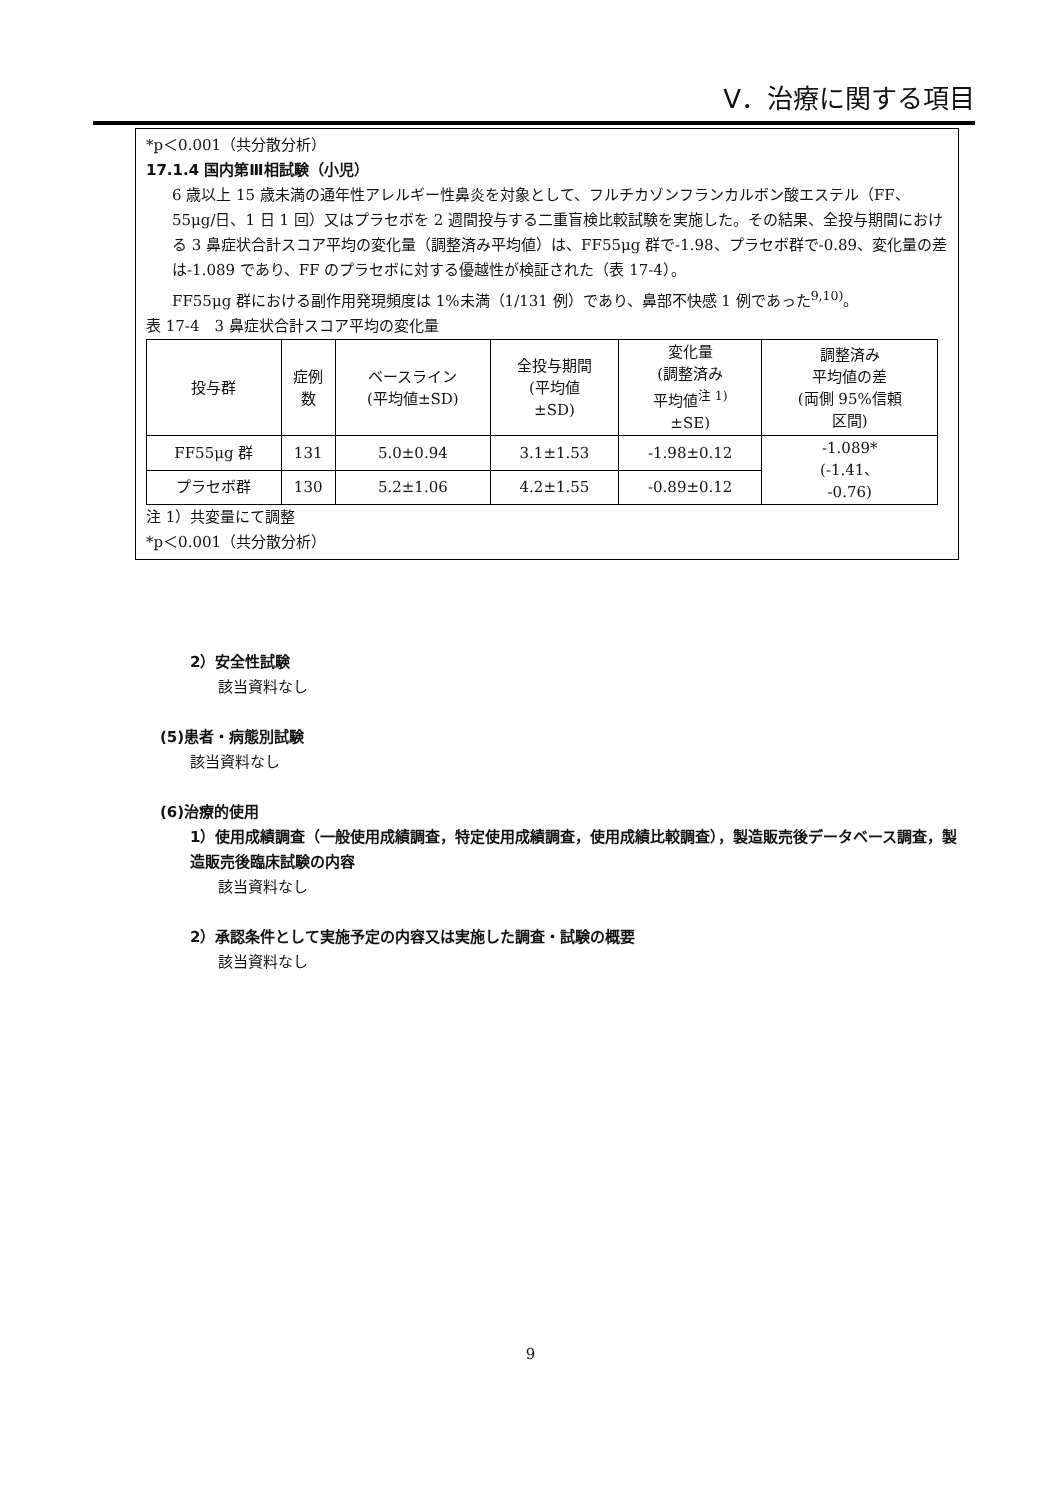Ⅴ．治療に関する項目
*p＜0.001（共分散分析）
17.1.4 国内第Ⅲ相試験（小児）
6 歳以上 15 歳未満の通年性アレルギー性鼻炎を対象として、フルチカゾンフランカルボン酸エステル（FF、55μg/日、1 日 1 回）又はプラセボを 2 週間投与する二重盲検比較試験を実施した。その結果、全投与期間における 3 鼻症状合計スコア平均の変化量（調整済み平均値）は、FF55μg 群で-1.98、プラセボ群で-0.89、変化量の差は-1.089 であり、FF のプラセボに対する優越性が検証された（表 17-4）。
FF55μg 群における副作用発現頻度は 1%未満（1/131 例）であり、鼻部不快感 1 例であった<sup>9,10)</sup>。
表 17-4　3 鼻症状合計スコア平均の変化量
| 投与群 | 症例 数 | ベースライン (平均値±SD) | 全投与期間 (平均値 ±SD) | 変化量 (調整済み 平均値<sup>注 1)</sup> ±SE) | 調整済み 平均値の差 (両側 95%信頼 区間) |
| --- | --- | --- | --- | --- | --- |
| FF55μg 群 | 131 | 5.0±0.94 | 3.1±1.53 | -1.98±0.12 | -1.089* (-1.41、 -0.76) |
| プラセボ群 | 130 | 5.2±1.06 | 4.2±1.55 | -0.89±0.12 | |
注 1）共変量にて調整
*p＜0.001（共分散分析）
2）安全性試験
該当資料なし
(5)患者・病態別試験
該当資料なし
(6)治療的使用
1）使用成績調査（一般使用成績調査，特定使用成績調査，使用成績比較調査），製造販売後データベース調査，製造販売後臨床試験の内容
該当資料なし
2）承認条件として実施予定の内容又は実施した調査・試験の概要
該当資料なし
9